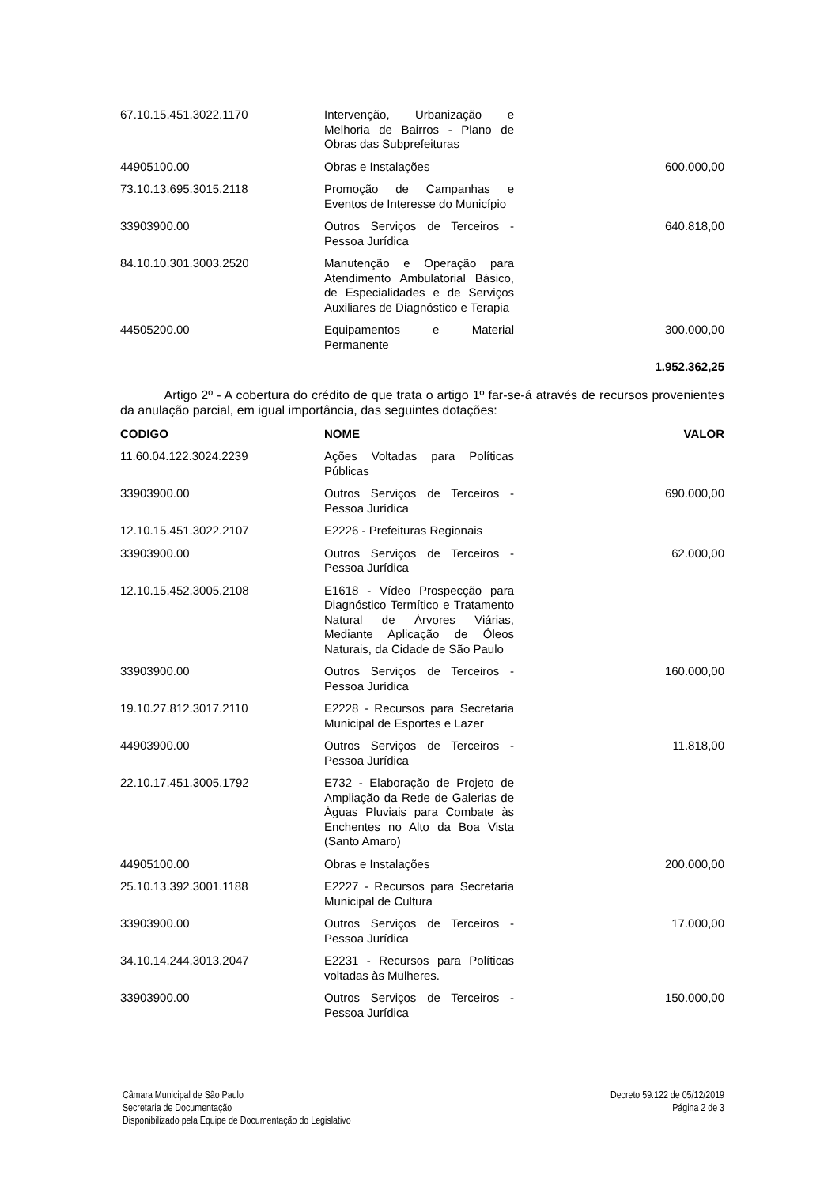| 67.10.15.451.3022.1170 | Intervenção, Urbanização e Melhoria de Bairros - Plano de Obras das Subprefeituras | |
| 44905100.00 | Obras e Instalações | 600.000,00 |
| 73.10.13.695.3015.2118 | Promoção de Campanhas e Eventos de Interesse do Município | |
| 33903900.00 | Outros Serviços de Terceiros - Pessoa Jurídica | 640.818,00 |
| 84.10.10.301.3003.2520 | Manutenção e Operação para Atendimento Ambulatorial Básico, de Especialidades e de Serviços Auxiliares de Diagnóstico e Terapia | |
| 44505200.00 | Equipamentos e Material Permanente | 300.000,00 |
| | | 1.952.362,25 |
Artigo 2º - A cobertura do crédito de que trata o artigo 1º far-se-á através de recursos provenientes da anulação parcial, em igual importância, das seguintes dotações:
| CODIGO | NOME | VALOR |
| --- | --- | --- |
| 11.60.04.122.3024.2239 | Ações Voltadas para Políticas Públicas | |
| 33903900.00 | Outros Serviços de Terceiros - Pessoa Jurídica | 690.000,00 |
| 12.10.15.451.3022.2107 | E2226 - Prefeituras Regionais | |
| 33903900.00 | Outros Serviços de Terceiros - Pessoa Jurídica | 62.000,00 |
| 12.10.15.452.3005.2108 | E1618 - Vídeo Prospecção para Diagnóstico Termítico e Tratamento Natural de Árvores Viárias, Mediante Aplicação de Óleos Naturais, da Cidade de São Paulo | |
| 33903900.00 | Outros Serviços de Terceiros - Pessoa Jurídica | 160.000,00 |
| 19.10.27.812.3017.2110 | E2228 - Recursos para Secretaria Municipal de Esportes e Lazer | |
| 44903900.00 | Outros Serviços de Terceiros - Pessoa Jurídica | 11.818,00 |
| 22.10.17.451.3005.1792 | E732 - Elaboração de Projeto de Ampliação da Rede de Galerias de Águas Pluviais para Combate às Enchentes no Alto da Boa Vista (Santo Amaro) | |
| 44905100.00 | Obras e Instalações | 200.000,00 |
| 25.10.13.392.3001.1188 | E2227 - Recursos para Secretaria Municipal de Cultura | |
| 33903900.00 | Outros Serviços de Terceiros - Pessoa Jurídica | 17.000,00 |
| 34.10.14.244.3013.2047 | E2231 - Recursos para Políticas voltadas às Mulheres. | |
| 33903900.00 | Outros Serviços de Terceiros - Pessoa Jurídica | 150.000,00 |
Câmara Municipal de São Paulo
Secretaria de Documentação
Disponibilizado pela Equipe de Documentação do Legislativo
Decreto 59.122 de 05/12/2019
Página 2 de 3